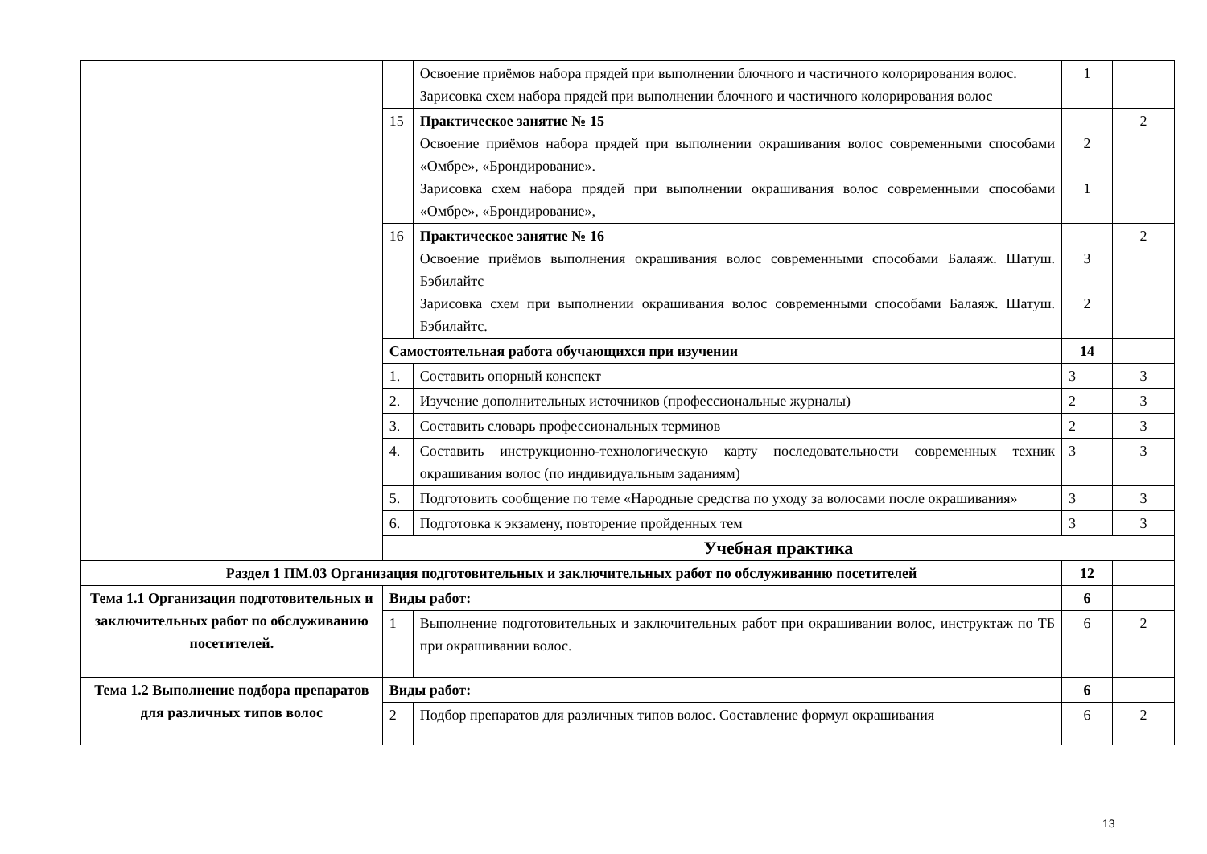| | | Освоение приёмов набора прядей при выполнении блочного и частичного колорирования волос. Зарисовка схем набора прядей при выполнении блочного и частичного колорирования волос | 1 | |
| | 15 | Практическое занятие № 15 Освоение приёмов набора прядей при выполнении окрашивания волос современными способами «Омбре», «Брондирование». Зарисовка схем набора прядей при выполнении окрашивания волос современными способами «Омбре», «Брондирование», | 2 1 | 2 |
| | 16 | Практическое занятие № 16 Освоение приёмов выполнения окрашивания волос современными способами Балаяж. Шатуш. Бэбилайтс Зарисовка схем при выполнении окрашивания волос современными способами Балаяж. Шатуш. Бэбилайтс. | 3 2 | 2 |
| | Самостоятельная работа обучающихся при изучении | | 14 | |
| | 1. | Составить опорный конспект | 3 | 3 |
| | 2. | Изучение дополнительных источников (профессиональные журналы) | 2 | 3 |
| | 3. | Составить словарь профессиональных терминов | 2 | 3 |
| | 4. | Составить инструкционно-технологическую карту последовательности современных техник окрашивания волос (по индивидуальным заданиям) | 3 | 3 |
| | 5. | Подготовить сообщение по теме «Народные средства по уходу за волосами после окрашивания» | 3 | 3 |
| | 6. | Подготовка к экзамену, повторение пройденных тем | 3 | 3 |
| | Учебная практика | | | |
| Раздел 1 ПМ.03 Организация подготовительных и заключительных работ по обслуживанию посетителей | | | 12 | |
| Тема 1.1 Организация подготовительных и заключительных работ по обслуживанию посетителей. | Виды работ: | | 6 | |
| | 1 | Выполнение подготовительных и заключительных работ при окрашивании волос, инструктаж по ТБ при окрашивании волос. | 6 | 2 |
| Тема 1.2 Выполнение подбора препаратов для различных типов волос | Виды работ: | | 6 | |
| | 2 | Подбор препаратов для различных типов волос. Составление формул окрашивания | 6 | 2 |
13